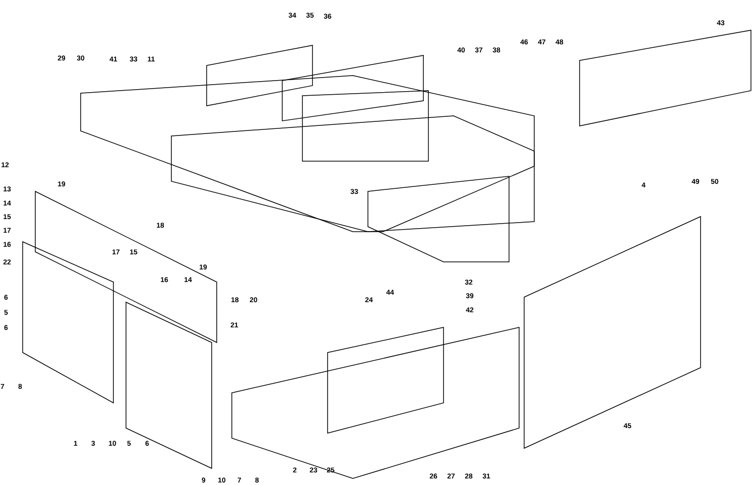34
35
36
43
46
47
48
40
37
38
29
30
41
33
11
12
49
50
19
4
33
13
14
15
17
16
22
18
19
15
17
16
14
32
44
39
42
6
5
6
18
20
24
21
45
7
8
1
3
10
5
6
9
10
7
8
2
23
25
26
27
28
31